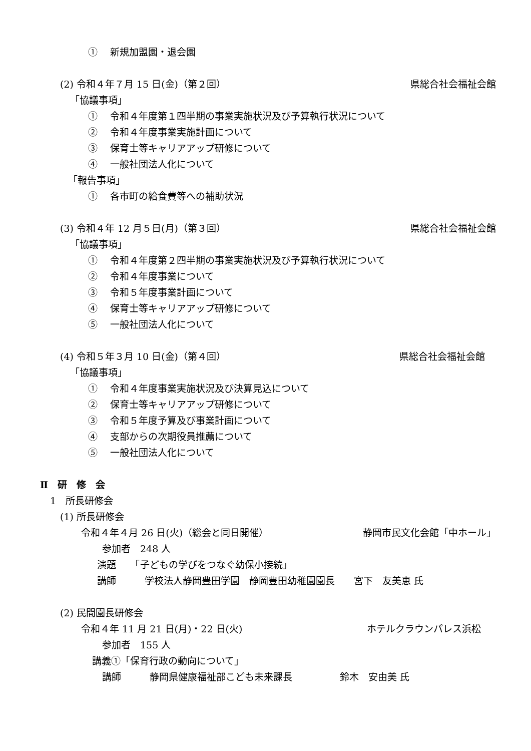①　 新規加盟園・退会園
(2) 令和４年７月 15 日(金)（第２回） 県総合社会福祉会館
「協議事項」
①　 令和４年度第１四半期の事業実施状況及び予算執行状況について
②　 令和４年度事業実施計画について
③　 保育士等キャリアアップ研修について
④　 一般社団法人化について
「報告事項」
①　 各市町の給食費等への補助状況
(3) 令和４年 12 月５日(月)（第３回） 県総合社会福祉会館
「協議事項」
①　 令和４年度第２四半期の事業実施状況及び予算執行状況について
②　 令和４年度事業について
③　 令和５年度事業計画について
④　 保育士等キャリアアップ研修について
⑤　 一般社団法人化について
(4) 令和５年３月 10 日(金)（第４回） 県総合社会福祉会館
「協議事項」
①　 令和４年度事業実施状況及び決算見込について
②　 保育士等キャリアアップ研修について
③　 令和５年度予算及び事業計画について
④　 支部からの次期役員推薦について
⑤　 一般社団法人化について
Ⅱ　研　修　会
1　所長研修会
(1) 所長研修会
令和４年４月 26 日(火)（総会と同日開催） 静岡市民文化会館「中ホール」
参加者　248 人
演題　　「子どもの学びをつなぐ幼保小接続」
講師　　　学校法人静岡豊田学園　静岡豊田幼稚園園長　　宮下　友美恵 氏
(2) 民間園長研修会
令和４年 11 月 21 日(月)・22 日(火) ホテルクラウンパレス浜松
参加者　155 人
講義①「保育行政の動向について」
講師　　　静岡県健康福祉部こども未来課長　　　　　鈴木　安由美 氏